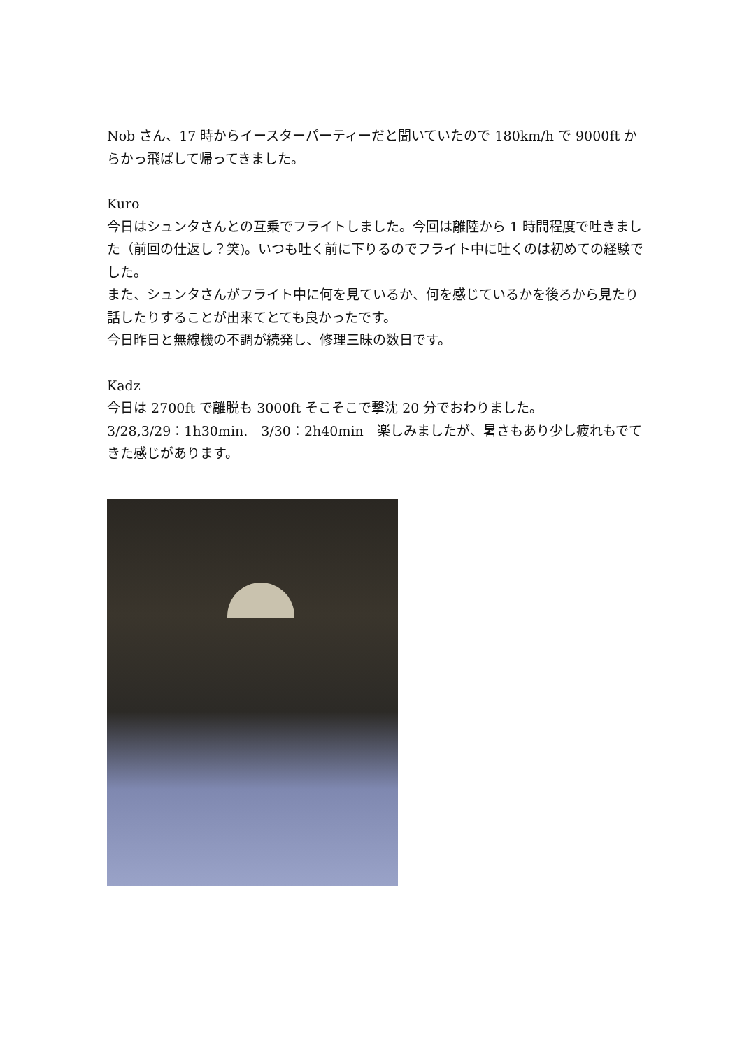Nob さん、17 時からイースターパーティーだと聞いていたので 180km/h で 9000ft からかっ飛ばして帰ってきました。
Kuro
今日はシュンタさんとの互乗でフライトしました。今回は離陸から 1 時間程度で吐きました（前回の仕返し？笑)。いつも吐く前に下りるのでフライト中に吐くのは初めての経験でした。
また、シュンタさんがフライト中に何を見ているか、何を感じているかを後ろから見たり話したりすることが出来てとても良かったです。
今日昨日と無線機の不調が続発し、修理三昧の数日です。
Kadz
今日は 2700ft で離脱も 3000ft そこそこで撃沈 20 分でおわりました。
3/28,3/29：1h30min.　3/30：2h40min　楽しみましたが、暑さもあり少し疲れもでてきた感じがあります。